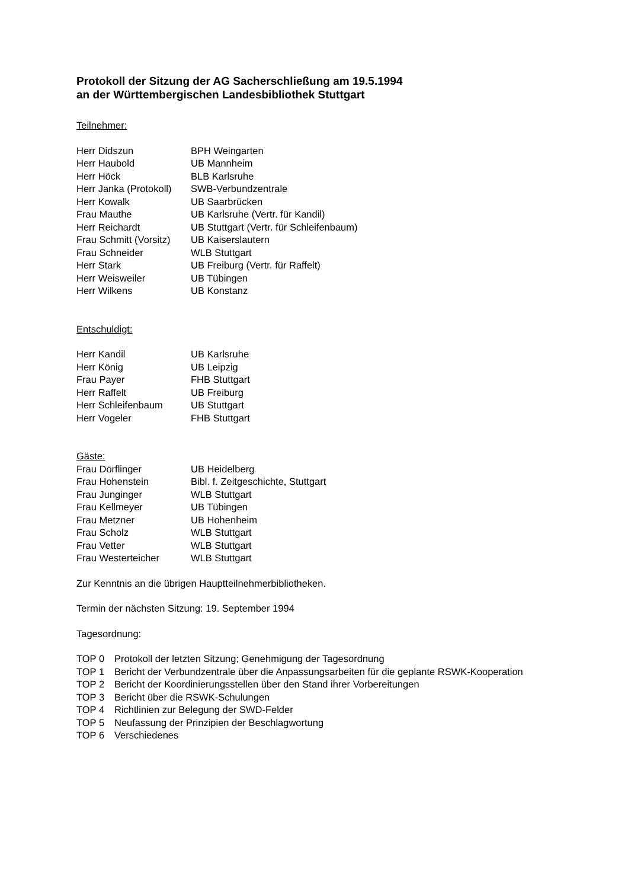Protokoll der Sitzung der AG Sacherschließung am 19.5.1994
an der Württembergischen Landesbibliothek Stuttgart
Teilnehmer:
| Herr Didszun | BPH Weingarten |
| Herr Haubold | UB Mannheim |
| Herr Höck | BLB Karlsruhe |
| Herr Janka (Protokoll) | SWB-Verbundzentrale |
| Herr Kowalk | UB Saarbrücken |
| Frau Mauthe | UB Karlsruhe (Vertr. für Kandil) |
| Herr Reichardt | UB Stuttgart (Vertr. für Schleifenbaum) |
| Frau Schmitt (Vorsitz) | UB Kaiserslautern |
| Frau Schneider | WLB Stuttgart |
| Herr Stark | UB Freiburg (Vertr. für Raffelt) |
| Herr Weisweiler | UB Tübingen |
| Herr Wilkens | UB Konstanz |
Entschuldigt:
| Herr Kandil | UB Karlsruhe |
| Herr König | UB Leipzig |
| Frau Payer | FHB Stuttgart |
| Herr Raffelt | UB Freiburg |
| Herr Schleifenbaum | UB Stuttgart |
| Herr Vogeler | FHB Stuttgart |
Gäste:
| Frau Dörflinger | UB Heidelberg |
| Frau Hohenstein | Bibl. f. Zeitgeschichte, Stuttgart |
| Frau Junginger | WLB Stuttgart |
| Frau Kellmeyer | UB Tübingen |
| Frau Metzner | UB Hohenheim |
| Frau Scholz | WLB Stuttgart |
| Frau Vetter | WLB Stuttgart |
| Frau Westerteicher | WLB Stuttgart |
Zur Kenntnis an die übrigen Hauptteilnehmerbibliotheken.
Termin der nächsten Sitzung: 19. September 1994
Tagesordnung:
| TOP 0 | Protokoll der letzten Sitzung; Genehmigung der Tagesordnung |
| TOP 1 | Bericht der Verbundzentrale über die Anpassungsarbeiten für die geplante RSWK-Kooperation |
| TOP 2 | Bericht der Koordinierungsstellen über den Stand ihrer Vorbereitungen |
| TOP 3 | Bericht über die RSWK-Schulungen |
| TOP 4 | Richtlinien zur Belegung der SWD-Felder |
| TOP 5 | Neufassung der Prinzipien der Beschlagwortung |
| TOP 6 | Verschiedenes |